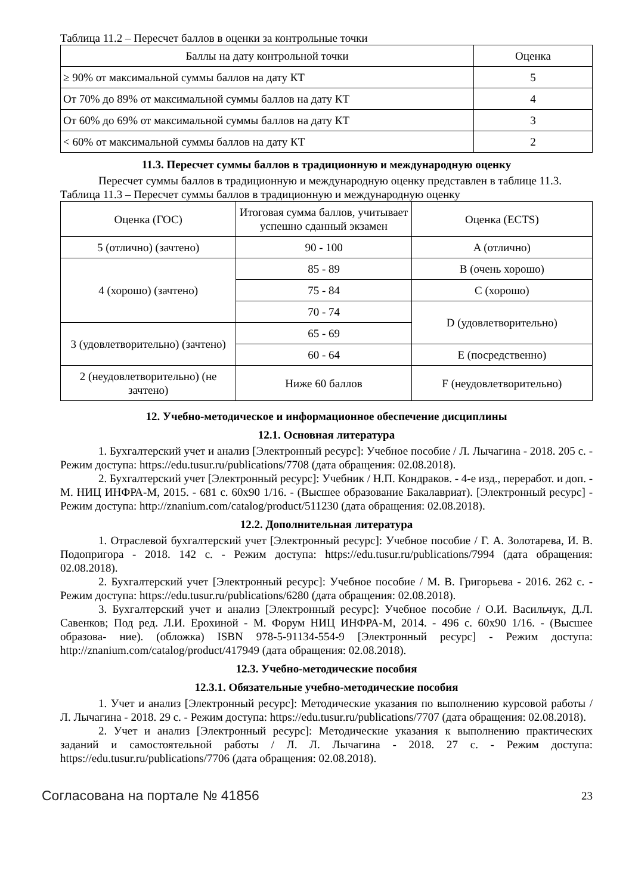Таблица 11.2 – Пересчет баллов в оценки за контрольные точки
| Баллы на дату контрольной точки | Оценка |
| --- | --- |
| ≥ 90% от максимальной суммы баллов на дату КТ | 5 |
| От 70% до 89% от максимальной суммы баллов на дату КТ | 4 |
| От 60% до 69% от максимальной суммы баллов на дату КТ | 3 |
| < 60% от максимальной суммы баллов на дату КТ | 2 |
11.3. Пересчет суммы баллов в традиционную и международную оценку
Пересчет суммы баллов в традиционную и международную оценку представлен в таблице 11.3.
Таблица 11.3 – Пересчет суммы баллов в традиционную и международную оценку
| Оценка (ГОС) | Итоговая сумма баллов, учитывает успешно сданный экзамен | Оценка (ECTS) |
| --- | --- | --- |
| 5 (отлично) (зачтено) | 90 - 100 | A (отлично) |
| 4 (хорошо) (зачтено) | 85 - 89 | B (очень хорошо) |
| | 75 - 84 | C (хорошо) |
| | 70 - 74 | D (удовлетворительно) |
| 3 (удовлетворительно) (зачтено) | 65 - 69 | |
| | 60 - 64 | E (посредственно) |
| 2 (неудовлетворительно) (не зачтено) | Ниже 60 баллов | F (неудовлетворительно) |
12. Учебно-методическое и информационное обеспечение дисциплины
12.1. Основная литература
1. Бухгалтерский учет и анализ [Электронный ресурс]: Учебное пособие / Л. Лычагина - 2018. 205 с. - Режим доступа: https://edu.tusur.ru/publications/7708 (дата обращения: 02.08.2018).
2. Бухгалтерский учет [Электронный ресурс]: Учебник / Н.П. Кондраков. - 4-е изд., переработ. и доп. - М. НИЦ ИНФРА-М, 2015. - 681 с. 60x90 1/16. - (Высшее образование Бакалавриат). [Электронный ресурс] - Режим доступа: http://znanium.com/catalog/product/511230 (дата обращения: 02.08.2018).
12.2. Дополнительная литература
1. Отраслевой бухгалтерский учет [Электронный ресурс]: Учебное пособие / Г. А. Золотарева, И. В. Подопригора - 2018. 142 с. - Режим доступа: https://edu.tusur.ru/publications/7994 (дата обращения: 02.08.2018).
2. Бухгалтерский учет [Электронный ресурс]: Учебное пособие / М. В. Григорьева - 2016. 262 с. - Режим доступа: https://edu.tusur.ru/publications/6280 (дата обращения: 02.08.2018).
3. Бухгалтерский учет и анализ [Электронный ресурс]: Учебное пособие / О.И. Васильчук, Д.Л. Савенков; Под ред. Л.И. Ерохиной - М. Форум НИЦ ИНФРА-М, 2014. - 496 с. 60x90 1/16. - (Высшее образова- ние). (обложка) ISBN 978-5-91134-554-9 [Электронный ресурс] - Режим доступа: http://znanium.com/catalog/product/417949 (дата обращения: 02.08.2018).
12.3. Учебно-методические пособия
12.3.1. Обязательные учебно-методические пособия
1. Учет и анализ [Электронный ресурс]: Методические указания по выполнению курсовой работы / Л. Лычагина - 2018. 29 с. - Режим доступа: https://edu.tusur.ru/publications/7707 (дата обращения: 02.08.2018).
2. Учет и анализ [Электронный ресурс]: Методические указания к выполнению практических заданий и самостоятельной работы / Л. Л. Лычагина - 2018. 27 с. - Режим доступа: https://edu.tusur.ru/publications/7706 (дата обращения: 02.08.2018).
Согласована на портале № 41856 23